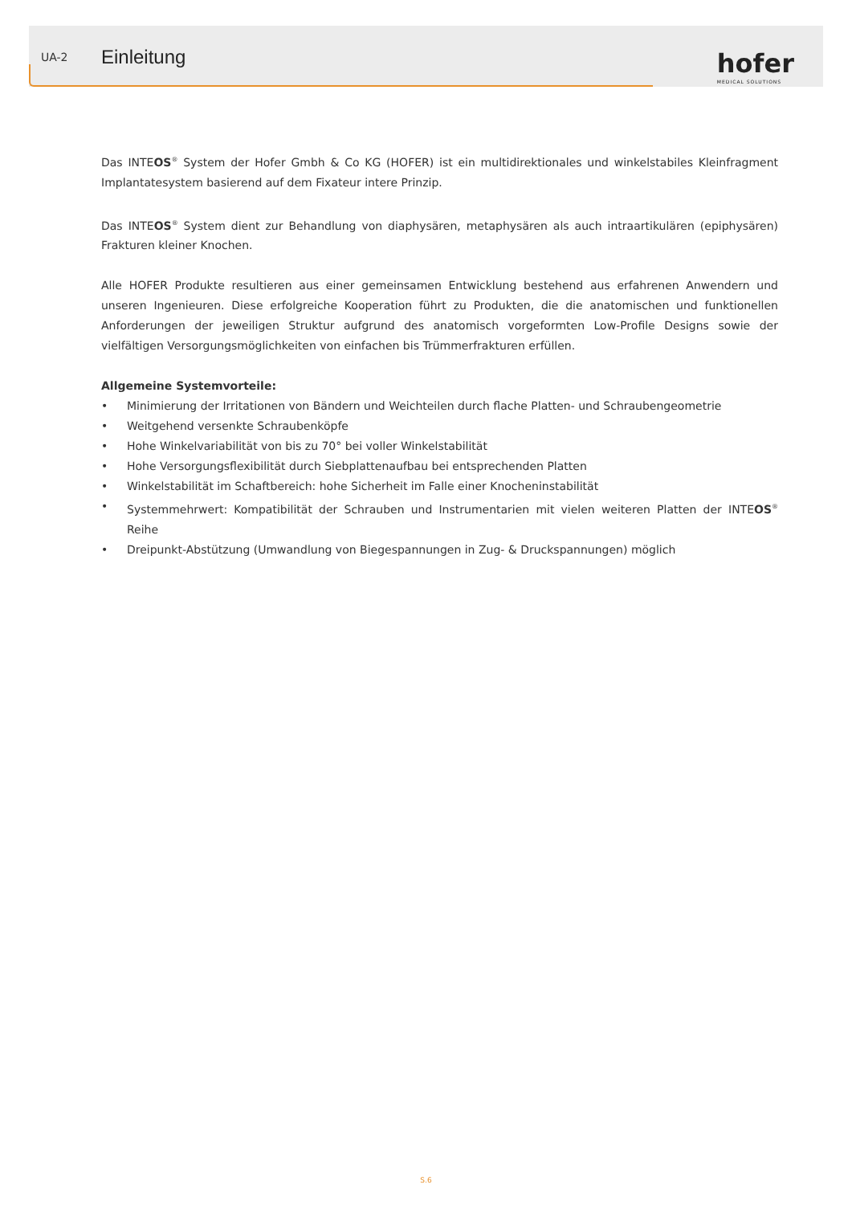UA-2 Einleitung
hofer
MEDICAL SOLUTIONS
Das INTEOS<sup>®</sup> System der Hofer Gmbh & Co KG (HOFER) ist ein multidirektionales und winkelstabiles Kleinfragment Implantatesystem basierend auf dem Fixateur intere Prinzip.
Das INTEOS<sup>®</sup> System dient zur Behandlung von diaphysären, metaphysären als auch intraartikulären (epiphysären) Frakturen kleiner Knochen.
Alle HOFER Produkte resultieren aus einer gemeinsamen Entwicklung bestehend aus erfahrenen Anwendern und unseren Ingenieuren. Diese erfolgreiche Kooperation führt zu Produkten, die die anatomischen und funktionellen Anforderungen der jeweiligen Struktur aufgrund des anatomisch vorgeformten Low-Profile Designs sowie der vielfältigen Versorgungsmöglichkeiten von einfachen bis Trümmerfrakturen erfüllen.
Allgemeine Systemvorteile:
• Minimierung der Irritationen von Bändern und Weichteilen durch flache Platten- und Schraubengeometrie
• Weitgehend versenkte Schraubenköpfe
• Hohe Winkelvariabilität von bis zu 70° bei voller Winkelstabilität
• Hohe Versorgungsflexibilität durch Siebplattenaufbau bei entsprechenden Platten
• Winkelstabilität im Schaftbereich: hohe Sicherheit im Falle einer Knocheninstabilität
• Systemmehrwert: Kompatibilität der Schrauben und Instrumentarien mit vielen weiteren Platten der INTEOS<sup>®</sup> Reihe
• Dreipunkt-Abstützung (Umwandlung von Biegespannungen in Zug- & Druckspannungen) möglich
S.6